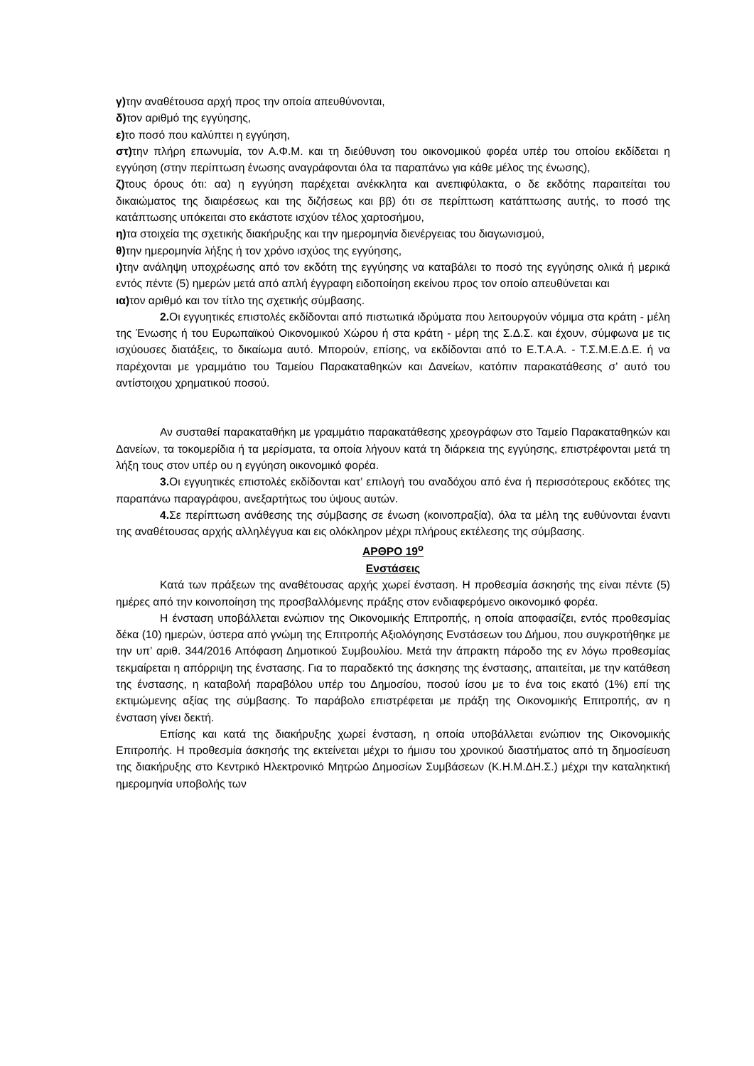γ) την αναθέτουσα αρχή προς την οποία απευθύνονται,
δ) τον αριθμό της εγγύησης,
ε) το ποσό που καλύπτει η εγγύηση,
στ) την πλήρη επωνυμία, τον Α.Φ.Μ. και τη διεύθυνση του οικονομικού φορέα υπέρ του οποίου εκδίδεται η εγγύηση (στην περίπτωση ένωσης αναγράφονται όλα τα παραπάνω για κάθε μέλος της ένωσης),
ζ) τους όρους ότι: αα) η εγγύηση παρέχεται ανέκκλητα και ανεπιφύλακτα, ο δε εκδότης παραιτείται του δικαιώματος της διαιρέσεως και της διζήσεως και ββ) ότι σε περίπτωση κατάπτωσης αυτής, το ποσό της κατάπτωσης υπόκειται στο εκάστοτε ισχύον τέλος χαρτοσήμου,
η) τα στοιχεία της σχετικής διακήρυξης και την ημερομηνία διενέργειας του διαγωνισμού,
θ) την ημερομηνία λήξης ή τον χρόνο ισχύος της εγγύησης,
ι) την ανάληψη υποχρέωσης από τον εκδότη της εγγύησης να καταβάλει το ποσό της εγγύησης ολικά ή μερικά εντός πέντε (5) ημερών μετά από απλή έγγραφη ειδοποίηση εκείνου προς τον οποίο απευθύνεται και
ια) τον αριθμό και τον τίτλο της σχετικής σύμβασης.
2. Οι εγγυητικές επιστολές εκδίδονται από πιστωτικά ιδρύματα που λειτουργούν νόμιμα στα κράτη - μέλη της Ένωσης ή του Ευρωπαϊκού Οικονομικού Χώρου ή στα κράτη - μέρη της Σ.Δ.Σ. και έχουν, σύμφωνα με τις ισχύουσες διατάξεις, το δικαίωμα αυτό. Μπορούν, επίσης, να εκδίδονται από το Ε.Τ.Α.Α. - Τ.Σ.Μ.Ε.Δ.Ε. ή να παρέχονται με γραμμάτιο του Ταμείου Παρακαταθηκών και Δανείων, κατόπιν παρακατάθεσης σ’ αυτό του αντίστοιχου χρηματικού ποσού.
Αν συσταθεί παρακαταθήκη με γραμμάτιο παρακατάθεσης χρεογράφων στο Ταμείο Παρακαταθηκών και Δανείων, τα τοκομερίδια ή τα μερίσματα, τα οποία λήγουν κατά τη διάρκεια της εγγύησης, επιστρέφονται μετά τη λήξη τους στον υπέρ ου η εγγύηση οικονομικό φορέα.
3. Οι εγγυητικές επιστολές εκδίδονται κατ’ επιλογή του αναδόχου από ένα ή περισσότερους εκδότες της παραπάνω παραγράφου, ανεξαρτήτως του ύψους αυτών.
4. Σε περίπτωση ανάθεσης της σύμβασης σε ένωση (κοινοπραξία), όλα τα μέλη της ευθύνονται έναντι της αναθέτουσας αρχής αλληλέγγυα και εις ολόκληρον μέχρι πλήρους εκτέλεσης της σύμβασης.
ΑΡΘΡΟ 19<sup>ο</sup>
Ενστάσεις
Κατά των πράξεων της αναθέτουσας αρχής χωρεί ένσταση. Η προθεσμία άσκησής της είναι πέντε (5) ημέρες από την κοινοποίηση της προσβαλλόμενης πράξης στον ενδιαφερόμενο οικονομικό φορέα.
Η ένσταση υποβάλλεται ενώπιον της Οικονομικής Επιτροπής, η οποία αποφασίζει, εντός προθεσμίας δέκα (10) ημερών, ύστερα από γνώμη της Επιτροπής Αξιολόγησης Ενστάσεων του Δήμου, που συγκροτήθηκε με την υπ’ αριθ. 344/2016 Απόφαση Δημοτικού Συμβουλίου. Μετά την άπρακτη πάροδο της εν λόγω προθεσμίας τεκμαίρεται η απόρριψη της ένστασης. Για το παραδεκτό της άσκησης της ένστασης, απαιτείται, με την κατάθεση της ένστασης, η καταβολή παραβόλου υπέρ του Δημοσίου, ποσού ίσου με το ένα τοις εκατό (1%) επί της εκτιμώμενης αξίας της σύμβασης. Το παράβολο επιστρέφεται με πράξη της Οικονομικής Επιτροπής, αν η ένσταση γίνει δεκτή.
Επίσης και κατά της διακήρυξης χωρεί ένσταση, η οποία υποβάλλεται ενώπιον της Οικονομικής Επιτροπής. Η προθεσμία άσκησής της εκτείνεται μέχρι το ήμισυ του χρονικού διαστήματος από τη δημοσίευση της διακήρυξης στο Κεντρικό Ηλεκτρονικό Μητρώο Δημοσίων Συμβάσεων (Κ.Η.Μ.ΔΗ.Σ.) μέχρι την καταληκτική ημερομηνία υποβολής των